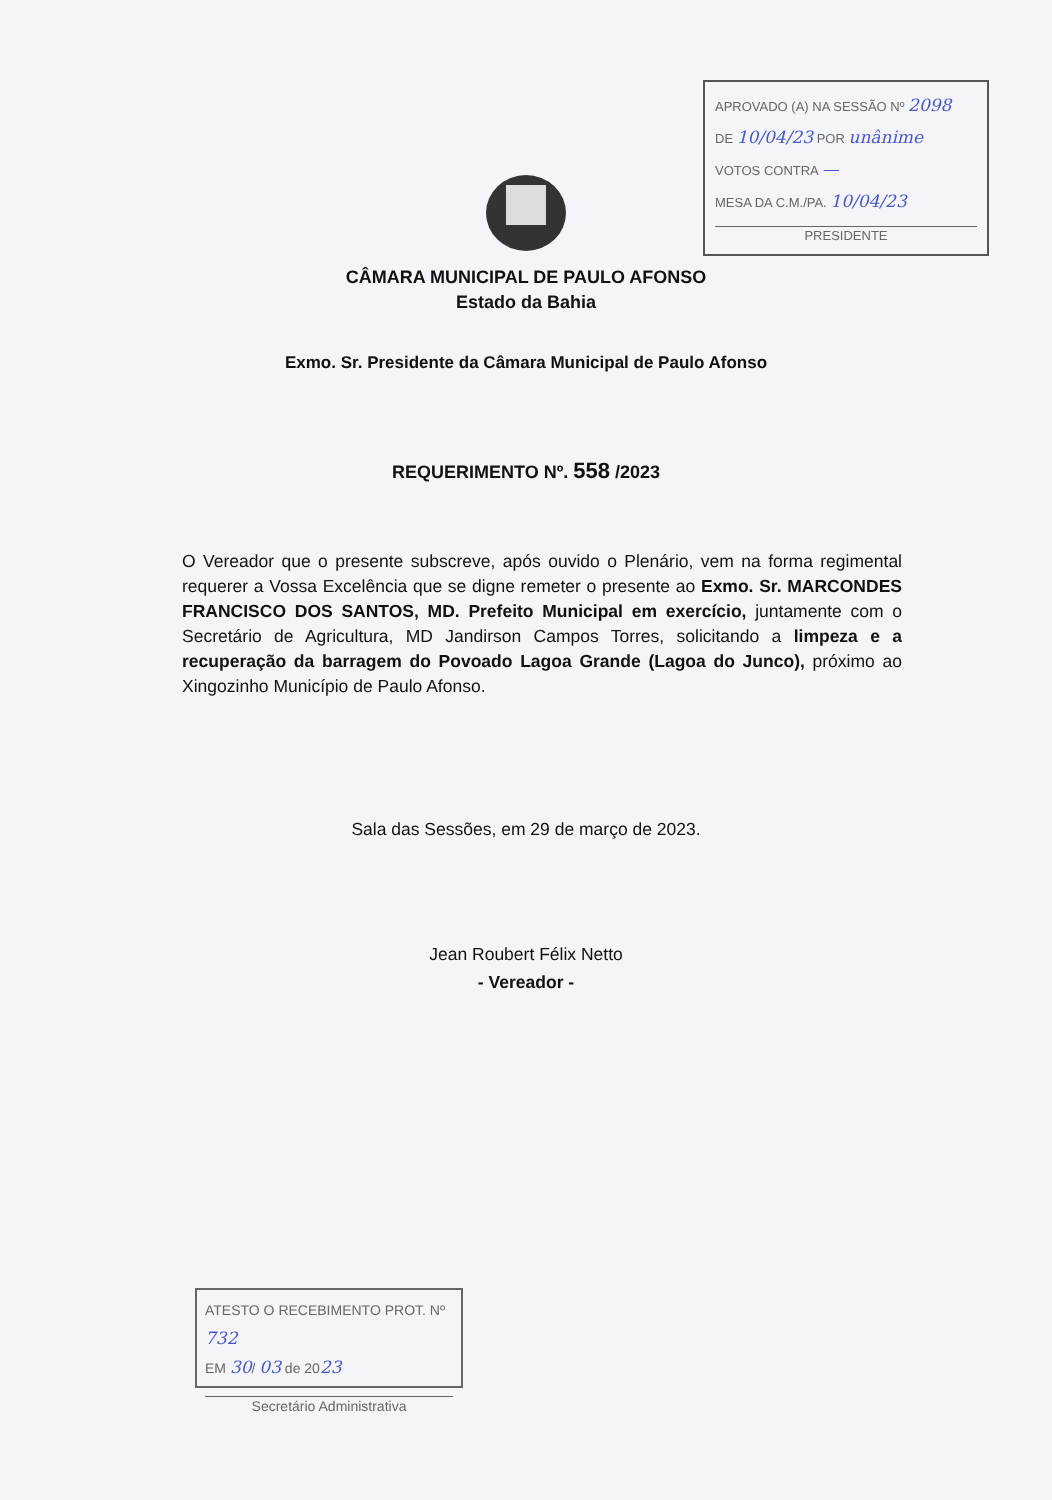APROVADO (A) NA SESSÃO Nº 2098
DE 10/04/23 POR unânime
VOTOS CONTRA —
MESA DA C.M./PA. 10/04/23
PRESIDENTE
CÂMARA MUNICIPAL DE PAULO AFONSO
Estado da Bahia
Exmo. Sr. Presidente da Câmara Municipal de Paulo Afonso
REQUERIMENTO Nº. 558 /2023
O Vereador que o presente subscreve, após ouvido o Plenário, vem na forma regimental requerer a Vossa Excelência que se digne remeter o presente ao Exmo. Sr. MARCONDES FRANCISCO DOS SANTOS, MD. Prefeito Municipal em exercício, juntamente com o Secretário de Agricultura, MD Jandirson Campos Torres, solicitando a limpeza e a recuperação da barragem do Povoado Lagoa Grande (Lagoa do Junco), próximo ao Xingozinho Município de Paulo Afonso.
Sala das Sessões, em 29 de março de 2023.
Jean Roubert Félix Netto
- Vereador -
ATESTO O RECEBIMENTO PROT. Nº 732
EM 30/ 03 de 2023
Secretário Administrativa